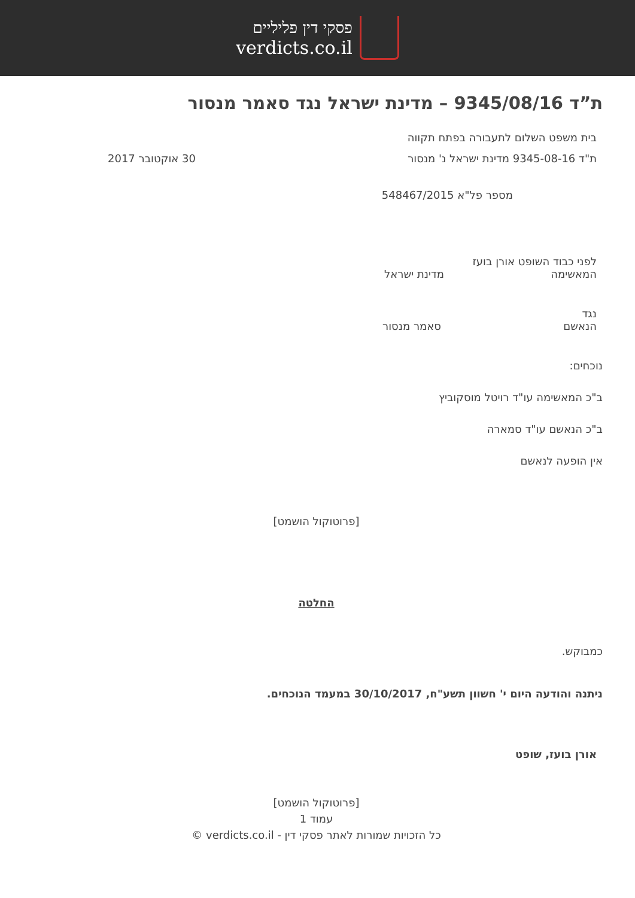פסקי דין פליליים
verdicts.co.il
ת”ד 9345/08/16 – מדינת ישראל נגד סאמר מנסור
בית משפט השלום לתעבורה בפתח תקווה
ת"ד 9345-08-16 מדינת ישראל נ' מנסור 30 אוקטובר 2017
מספר פל"א 548467/2015
לפני כבוד השופט אורן בועז
המאשימה מדינת ישראל
נגד
הנאשם סאמר מנסור
נוכחים:
ב"כ המאשימה עו"ד רויטל מוסקוביץ
ב"כ הנאשם עו"ד סמארה
אין הופעה לנאשם
[פרוטוקול הושמט]
החלטה
כמבוקש.
ניתנה והודעה היום י' חשוון תשע"ח, 30/10/2017 במעמד הנוכחים.
אורן בועז, שופט
[פרוטוקול הושמט]
עמוד 1
כל הזכויות שמורות לאתר פסקי דין - verdicts.co.il ©